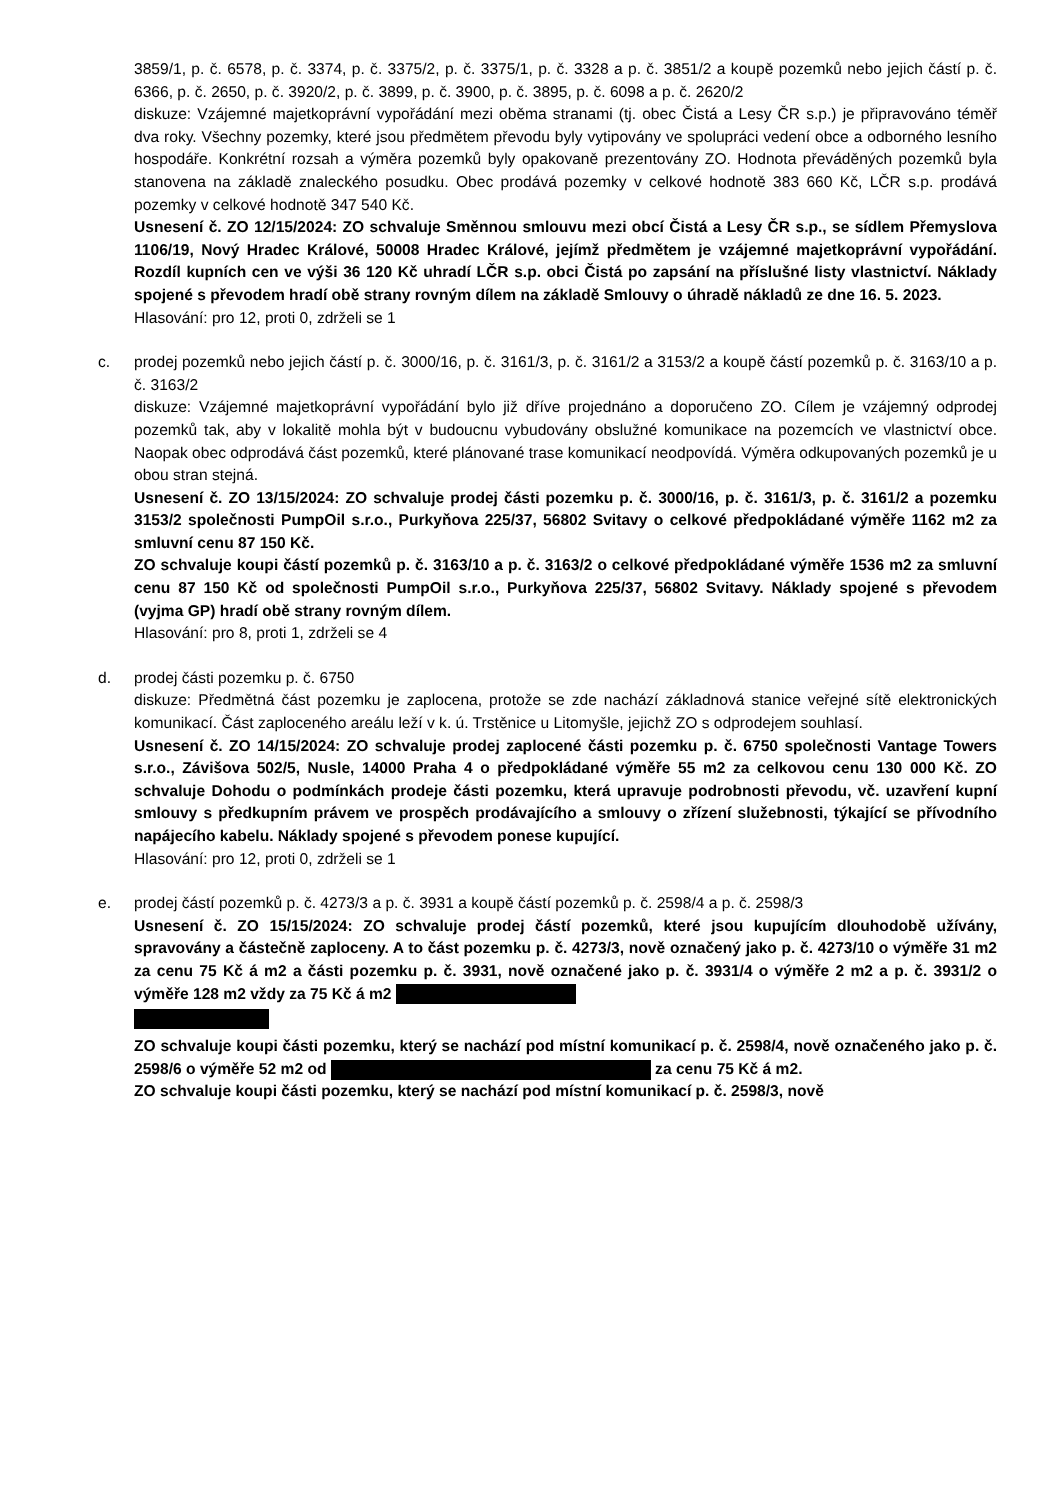3859/1, p. č. 6578, p. č. 3374, p. č. 3375/2, p. č. 3375/1, p. č. 3328 a p. č. 3851/2 a koupě pozemků nebo jejich částí p. č. 6366, p. č. 2650, p. č. 3920/2, p. č. 3899, p. č. 3900, p. č. 3895, p. č. 6098 a p. č. 2620/2
diskuze: Vzájemné majetkoprávní vypořádání mezi oběma stranami (tj. obec Čistá a Lesy ČR s.p.) je připravováno téměř dva roky. Všechny pozemky, které jsou předmětem převodu byly vytipovány ve spolupráci vedení obce a odborného lesního hospodáře. Konkrétní rozsah a výměra pozemků byly opakovaně prezentovány ZO. Hodnota převáděných pozemků byla stanovena na základě znaleckého posudku. Obec prodává pozemky v celkové hodnotě 383 660 Kč, LČR s.p. prodává pozemky v celkové hodnotě 347 540 Kč.
Usnesení č. ZO 12/15/2024: ZO schvaluje Směnnou smlouvu mezi obcí Čistá a Lesy ČR s.p., se sídlem Přemyslova 1106/19, Nový Hradec Králové, 50008 Hradec Králové, jejímž předmětem je vzájemné majetkoprávní vypořádání. Rozdíl kupních cen ve výši 36 120 Kč uhradí LČR s.p. obci Čistá po zapsání na příslušné listy vlastnictví. Náklady spojené s převodem hradí obě strany rovným dílem na základě Smlouvy o úhradě nákladů ze dne 16. 5. 2023.
Hlasování: pro 12, proti 0, zdrželi se 1
c.
prodej pozemků nebo jejich částí p. č. 3000/16, p. č. 3161/3, p. č. 3161/2 a 3153/2 a koupě částí pozemků p. č. 3163/10 a p. č. 3163/2
diskuze: Vzájemné majetkoprávní vypořádání bylo již dříve projednáno a doporučeno ZO. Cílem je vzájemný odprodej pozemků tak, aby v lokalitě mohla být v budoucnu vybudovány obslužné komunikace na pozemcích ve vlastnictví obce. Naopak obec odprodává část pozemků, které plánované trase komunikací neodpovídá. Výměra odkupovaných pozemků je u obou stran stejná.
Usnesení č. ZO 13/15/2024: ZO schvaluje prodej části pozemku p. č. 3000/16, p. č. 3161/3, p. č. 3161/2 a pozemku 3153/2 společnosti PumpOil s.r.o., Purkyňova 225/37, 56802 Svitavy o celkové předpokládané výměře 1162 m2 za smluvní cenu 87 150 Kč.
ZO schvaluje koupi částí pozemků p. č. 3163/10 a p. č. 3163/2 o celkové předpokládané výměře 1536 m2 za smluvní cenu 87 150 Kč od společnosti PumpOil s.r.o., Purkyňova 225/37, 56802 Svitavy. Náklady spojené s převodem (vyjma GP) hradí obě strany rovným dílem.
Hlasování: pro 8, proti 1, zdrželi se 4
d.
prodej části pozemku p. č. 6750
diskuze: Předmětná část pozemku je zaplocena, protože se zde nachází základnová stanice veřejné sítě elektronických komunikací. Část zaploceného areálu leží v k. ú. Trstěnice u Litomyšle, jejichž ZO s odprodejem souhlasí.
Usnesení č. ZO 14/15/2024: ZO schvaluje prodej zaplocené části pozemku p. č. 6750 společnosti Vantage Towers s.r.o., Závišova 502/5, Nusle, 14000 Praha 4 o předpokládané výměře 55 m2 za celkovou cenu 130 000 Kč. ZO schvaluje Dohodu o podmínkách prodeje části pozemku, která upravuje podrobnosti převodu, vč. uzavření kupní smlouvy s předkupním právem ve prospěch prodávajícího a smlouvy o zřízení služebnosti, týkající se přívodního napájecího kabelu. Náklady spojené s převodem ponese kupující.
Hlasování: pro 12, proti 0, zdrželi se 1
e.
prodej částí pozemků p. č. 4273/3 a p. č. 3931 a koupě částí pozemků p. č. 2598/4 a p. č. 2598/3
Usnesení č. ZO 15/15/2024: ZO schvaluje prodej částí pozemků, které jsou kupujícím dlouhodobě užívány, spravovány a částečně zaploceny. A to část pozemku p. č. 4273/3, nově označený jako p. č. 4273/10 o výměře 31 m2 za cenu 75 Kč á m2 a části pozemku p. č. 3931, nově označené jako p. č. 3931/4 o výměře 2 m2 a p. č. 3931/2 o výměře 128 m2 vždy za 75 Kč á m2
ZO schvaluje koupi části pozemku, který se nachází pod místní komunikací p. č. 2598/4, nově označeného jako p. č. 2598/6 o výměře 52 m2 od za cenu 75 Kč á m2.
ZO schvaluje koupi části pozemku, který se nachází pod místní komunikací p. č. 2598/3, nově